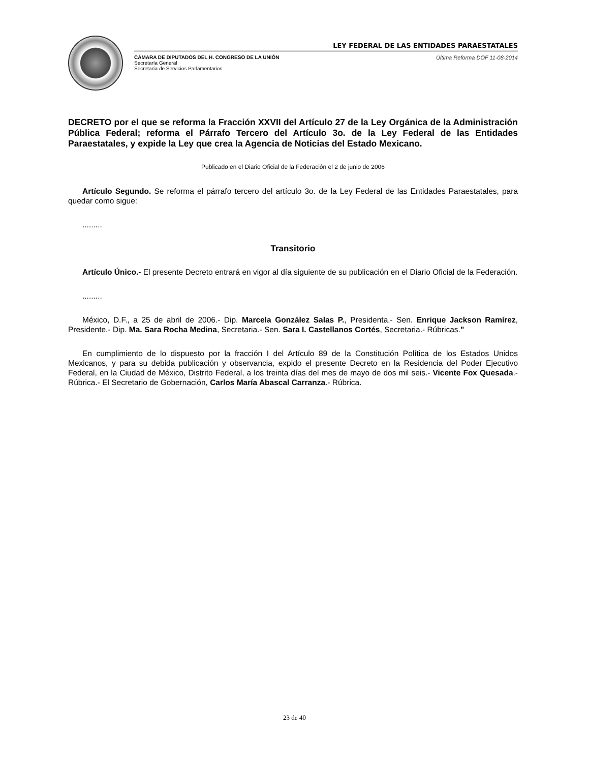LEY FEDERAL DE LAS ENTIDADES PARAESTATALES
CÁMARA DE DIPUTADOS DEL H. CONGRESO DE LA UNIÓN
Secretaría General
Secretaría de Servicios Parlamentarios
Última Reforma DOF 11-08-2014
DECRETO por el que se reforma la Fracción XXVII del Artículo 27 de la Ley Orgánica de la Administración Pública Federal; reforma el Párrafo Tercero del Artículo 3o. de la Ley Federal de las Entidades Paraestatales, y expide la Ley que crea la Agencia de Noticias del Estado Mexicano.
Publicado en el Diario Oficial de la Federación el 2 de junio de 2006
Artículo Segundo. Se reforma el párrafo tercero del artículo 3o. de la Ley Federal de las Entidades Paraestatales, para quedar como sigue:
.........
Transitorio
Artículo Único.- El presente Decreto entrará en vigor al día siguiente de su publicación en el Diario Oficial de la Federación.
.........
México, D.F., a 25 de abril de 2006.- Dip. Marcela González Salas P., Presidenta.- Sen. Enrique Jackson Ramírez, Presidente.- Dip. Ma. Sara Rocha Medina, Secretaria.- Sen. Sara I. Castellanos Cortés, Secretaria.- Rúbricas."
En cumplimiento de lo dispuesto por la fracción I del Artículo 89 de la Constitución Política de los Estados Unidos Mexicanos, y para su debida publicación y observancia, expido el presente Decreto en la Residencia del Poder Ejecutivo Federal, en la Ciudad de México, Distrito Federal, a los treinta días del mes de mayo de dos mil seis.- Vicente Fox Quesada.- Rúbrica.- El Secretario de Gobernación, Carlos María Abascal Carranza.- Rúbrica.
23 de 40